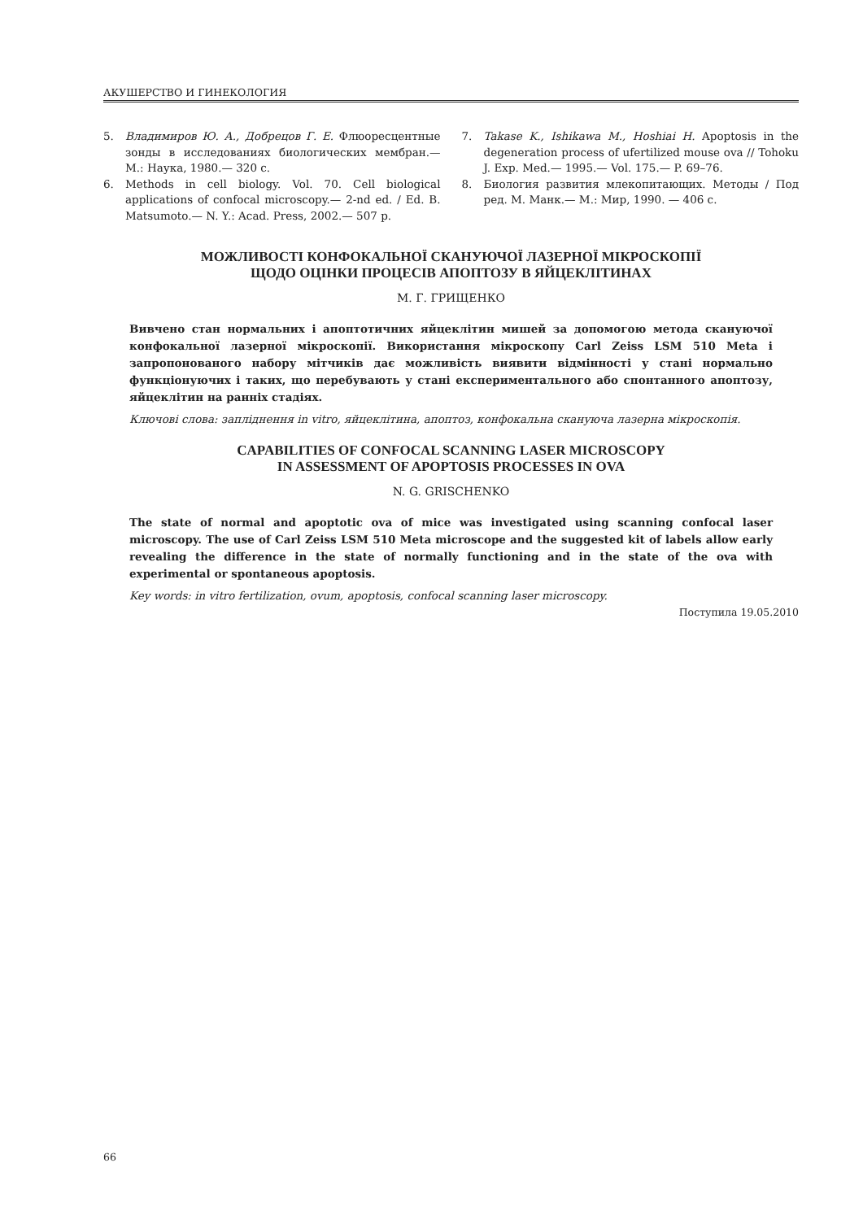АКУШЕРСТВО И ГИНЕКОЛОГИЯ
5. Владимиров Ю. А., Добрецов Г. Е. Флюоресцентные зонды в исследованиях биологических мембран.— М.: Наука, 1980.— 320 с.
6. Methods in cell biology. Vol. 70. Cell biological applications of confocal microscopy.— 2-nd ed. / Ed. B. Matsumoto.— N. Y.: Acad. Press, 2002.— 507 p.
7. Takase K., Ishikawa M., Hoshiai H. Apoptosis in the degeneration process of ufertilized mouse ova // Tohoku J. Exp. Med.— 1995.— Vol. 175.— P. 69–76.
8. Биология развития млекопитающих. Методы / Под ред. М. Манк.— М.: Мир, 1990. — 406 с.
МОЖЛИВОСТІ КОНФОКАЛЬНОЇ СКАНУЮЧОЇ ЛАЗЕРНОЇ МІКРОСКОПІЇ
ЩОДО ОЦІНКИ ПРОЦЕСІВ АПОПТОЗУ В ЯЙЦЕКЛІТИНАХ
М. Г. ГРИЩЕНКО
Вивчено стан нормальних і апоптотичних яйцеклітин мишей за допомогою метода скануючої конфокальної лазерної мікроскопії. Використання мікроскопу Carl Zeiss LSM 510 Meta і запропонованого набору мітчиків дає можливість виявити відмінності у стані нормально функціонуючих і таких, що перебувають у стані експериментального або спонтанного апоптозу, яйцеклітин на ранніх стадіях.
Ключові слова: запліднення in vitro, яйцеклітина, апоптоз, конфокальна скануюча лазерна мікроскопія.
CAPABILITIES OF CONFOCAL SCANNING LASER MICROSCOPY
IN ASSESSMENT OF APOPTOSIS PROCESSES IN OVA
N. G. GRISCHENKO
The state of normal and apoptotic ova of mice was investigated using scanning confocal laser microscopy. The use of Carl Zeiss LSM 510 Meta microscope and the suggested kit of labels allow early revealing the difference in the state of normally functioning and in the state of the ova with experimental or spontaneous apoptosis.
Key words: in vitro fertilization, ovum, apoptosis, confocal scanning laser microscopy.
Поступила 19.05.2010
66